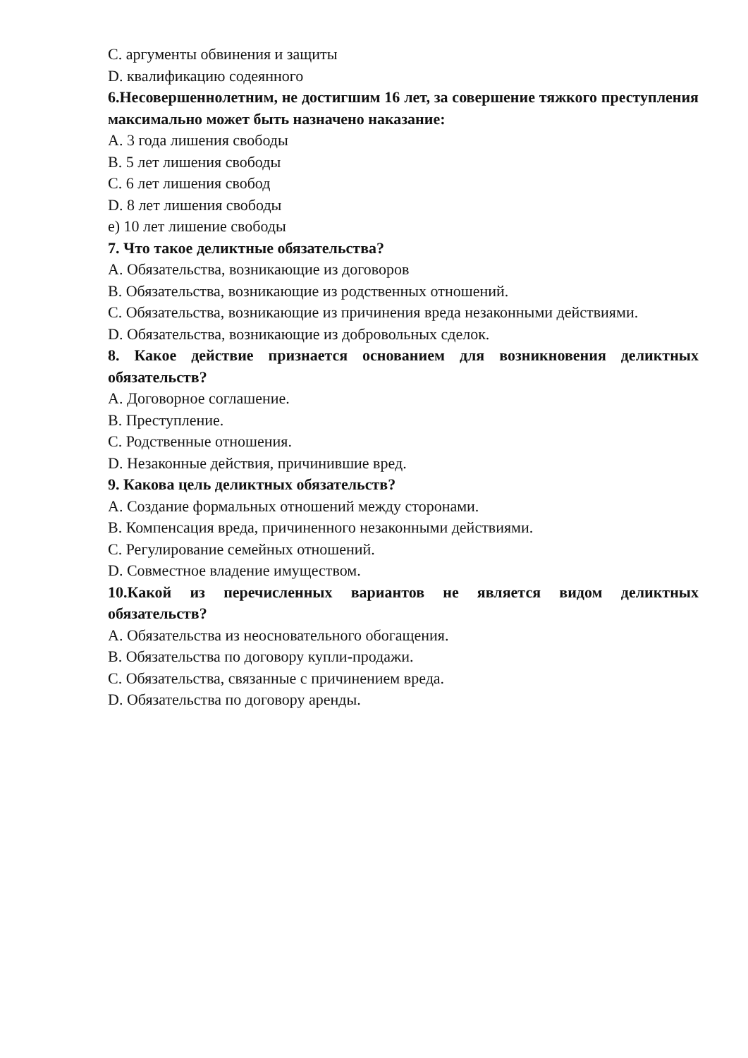C. аргументы обвинения и защиты
D. квалификацию содеянного
6.Несовершеннолетним, не достигшим 16 лет, за совершение тяжкого преступления максимально может быть назначено наказание:
A. 3 года лишения свободы
B. 5 лет лишения свободы
C. 6 лет лишения свобод
D. 8 лет лишения свободы
е) 10 лет лишение свободы
7. Что такое деликтные обязательства?
A. Обязательства, возникающие из договоров
B. Обязательства, возникающие из родственных отношений.
C. Обязательства, возникающие из причинения вреда незаконными действиями.
D. Обязательства, возникающие из добровольных сделок.
8. Какое действие признается основанием для возникновения деликтных обязательств?
A. Договорное соглашение.
B. Преступление.
C. Родственные отношения.
D. Незаконные действия, причинившие вред.
9. Какова цель деликтных обязательств?
A. Создание формальных отношений между сторонами.
B. Компенсация вреда, причиненного незаконными действиями.
C. Регулирование семейных отношений.
D. Совместное владение имуществом.
10.Какой из перечисленных вариантов не является видом деликтных обязательств?
A. Обязательства из неосновательного обогащения.
B. Обязательства по договору купли-продажи.
C. Обязательства, связанные с причинением вреда.
D. Обязательства по договору аренды.